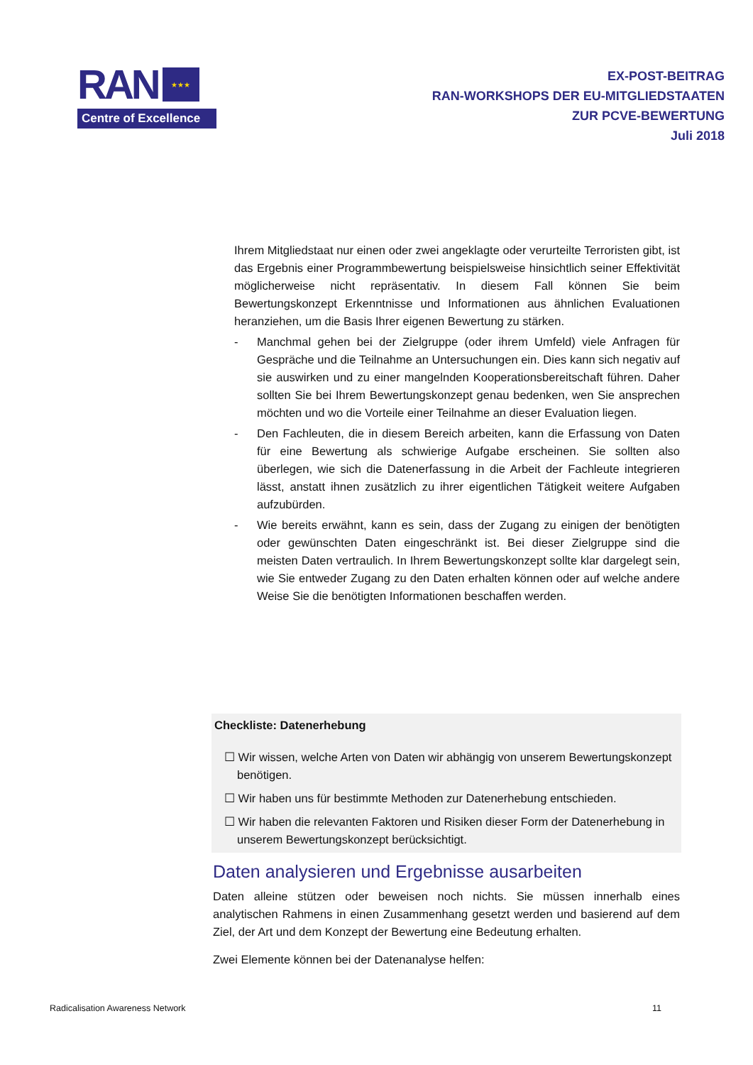RAN ★★★
Centre of Excellence
EX-POST-BEITRAG
RAN-WORKSHOPS DER EU-MITGLIEDSTAATEN
ZUR PCVE-BEWERTUNG
Juli 2018
Ihrem Mitgliedstaat nur einen oder zwei angeklagte oder verurteilte Terroristen gibt, ist das Ergebnis einer Programmbewertung beispielsweise hinsichtlich seiner Effektivität möglicherweise nicht repräsentativ. In diesem Fall können Sie beim Bewertungskonzept Erkenntnisse und Informationen aus ähnlichen Evaluationen heranziehen, um die Basis Ihrer eigenen Bewertung zu stärken.
- Manchmal gehen bei der Zielgruppe (oder ihrem Umfeld) viele Anfragen für Gespräche und die Teilnahme an Untersuchungen ein. Dies kann sich negativ auf sie auswirken und zu einer mangelnden Kooperationsbereitschaft führen. Daher sollten Sie bei Ihrem Bewertungskonzept genau bedenken, wen Sie ansprechen möchten und wo die Vorteile einer Teilnahme an dieser Evaluation liegen.
- Den Fachleuten, die in diesem Bereich arbeiten, kann die Erfassung von Daten für eine Bewertung als schwierige Aufgabe erscheinen. Sie sollten also überlegen, wie sich die Datenerfassung in die Arbeit der Fachleute integrieren lässt, anstatt ihnen zusätzlich zu ihrer eigentlichen Tätigkeit weitere Aufgaben aufzubürden.
- Wie bereits erwähnt, kann es sein, dass der Zugang zu einigen der benötigten oder gewünschten Daten eingeschränkt ist. Bei dieser Zielgruppe sind die meisten Daten vertraulich. In Ihrem Bewertungskonzept sollte klar dargelegt sein, wie Sie entweder Zugang zu den Daten erhalten können oder auf welche andere Weise Sie die benötigten Informationen beschaffen werden.
Checkliste: Datenerhebung
☐ Wir wissen, welche Arten von Daten wir abhängig von unserem Bewertungskonzept benötigen.
☐ Wir haben uns für bestimmte Methoden zur Datenerhebung entschieden.
☐ Wir haben die relevanten Faktoren und Risiken dieser Form der Datenerhebung in unserem Bewertungskonzept berücksichtigt.
Daten analysieren und Ergebnisse ausarbeiten
Daten alleine stützen oder beweisen noch nichts. Sie müssen innerhalb eines analytischen Rahmens in einen Zusammenhang gesetzt werden und basierend auf dem Ziel, der Art und dem Konzept der Bewertung eine Bedeutung erhalten.
Zwei Elemente können bei der Datenanalyse helfen:
Radicalisation Awareness Network 11